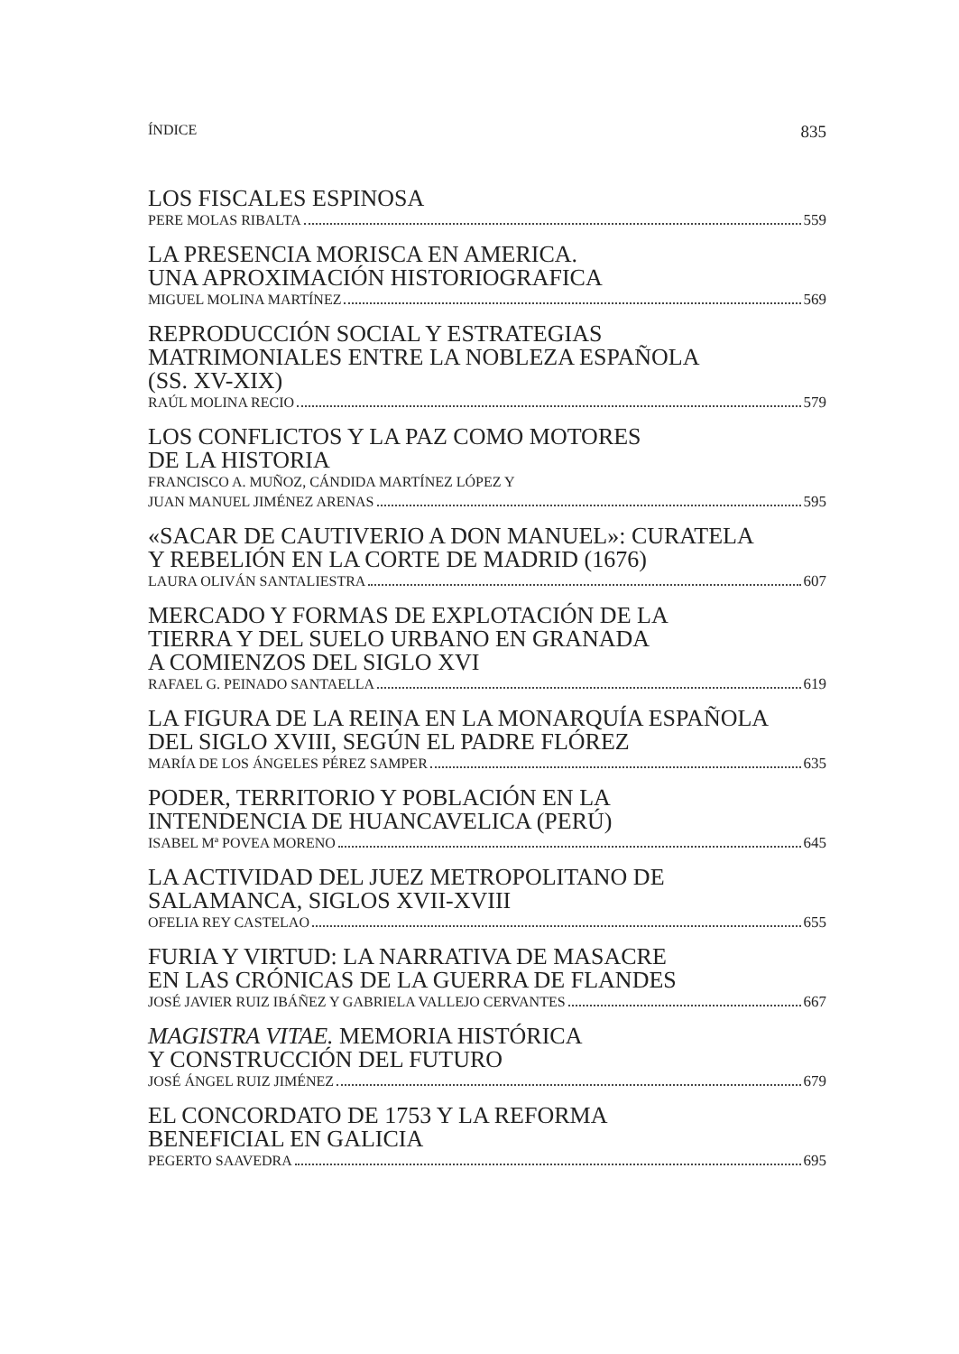ÍNDICE 835
LOS FISCALES ESPINOSA
PERE MOLAS RIBALTA 559
LA PRESENCIA MORISCA EN AMERICA.
UNA APROXIMACIÓN HISTORIOGRAFICA
MIGUEL MOLINA MARTÍNEZ 569
REPRODUCCIÓN SOCIAL Y ESTRATEGIAS
MATRIMONIALES ENTRE LA NOBLEZA ESPAÑOLA
(SS. XV-XIX)
RAÚL MOLINA RECIO 579
LOS CONFLICTOS Y LA PAZ COMO MOTORES
DE LA HISTORIA
FRANCISCO A. MUÑOZ, CÁNDIDA MARTÍNEZ LÓPEZ Y
JUAN MANUEL JIMÉNEZ ARENAS 595
«SACAR DE CAUTIVERIO A DON MANUEL»: CURATELA
Y REBELIÓN EN LA CORTE DE MADRID (1676)
LAURA OLIVÁN SANTALIESTRA 607
MERCADO Y FORMAS DE EXPLOTACIÓN DE LA
TIERRA Y DEL SUELO URBANO EN GRANADA
A COMIENZOS DEL SIGLO XVI
RAFAEL G. PEINADO SANTAELLA 619
LA FIGURA DE LA REINA EN LA MONARQUÍA ESPAÑOLA
DEL SIGLO XVIII, SEGÚN EL PADRE FLÓREZ
MARÍA DE LOS ÁNGELES PÉREZ SAMPER 635
PODER, TERRITORIO Y POBLACIÓN EN LA
INTENDENCIA DE HUANCAVELICA (PERÚ)
ISABEL Mª POVEA MORENO 645
LA ACTIVIDAD DEL JUEZ METROPOLITANO DE
SALAMANCA, SIGLOS XVII-XVIII
OFELIA REY CASTELAO 655
FURIA Y VIRTUD: LA NARRATIVA DE MASACRE
EN LAS CRÓNICAS DE LA GUERRA DE FLANDES
JOSÉ JAVIER RUIZ IBÁÑEZ Y GABRIELA VALLEJO CERVANTES 667
MAGISTRA VITAE. MEMORIA HISTÓRICA
Y CONSTRUCCIÓN DEL FUTURO
JOSÉ ÁNGEL RUIZ JIMÉNEZ 679
EL CONCORDATO DE 1753 Y LA REFORMA
BENEFICIAL EN GALICIA
PEGERTO SAAVEDRA 695